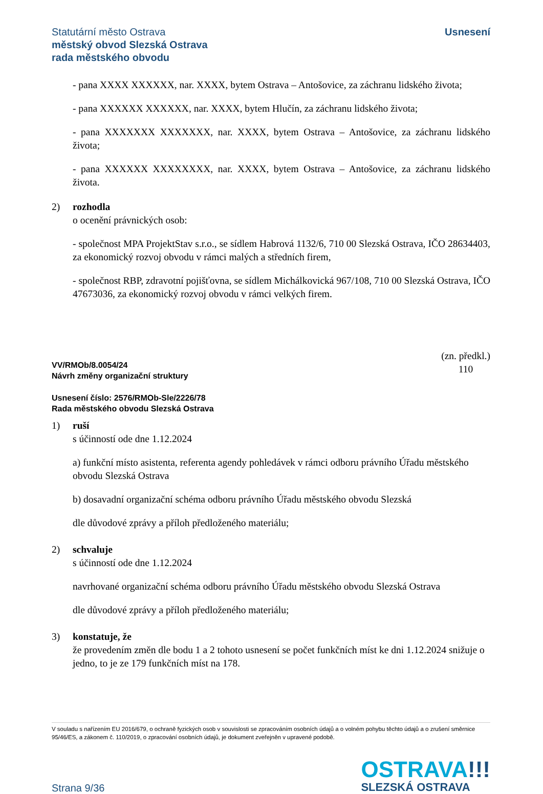Statutární město Ostrava
městský obvod Slezská Ostrava
rada městského obvodu
Usnesení
- pana XXXX XXXXXX, nar. XXXX, bytem Ostrava – Antošovice, za záchranu lidského života;
- pana XXXXXX XXXXXX, nar. XXXX, bytem Hlučín, za záchranu lidského života;
- pana XXXXXXX XXXXXXX, nar. XXXX, bytem Ostrava – Antošovice, za záchranu lidského života;
- pana XXXXXX XXXXXXXX, nar. XXXX, bytem Ostrava – Antošovice, za záchranu lidského života.
2) rozhodla
o ocenění právnických osob:
- společnost MPA ProjektStav s.r.o., se sídlem Habrová 1132/6, 710 00 Slezská Ostrava, IČO 28634403, za ekonomický rozvoj obvodu v rámci malých a středních firem,
- společnost RBP, zdravotní pojišťovna, se sídlem Michálkovická 967/108, 710 00 Slezská Ostrava, IČO 47673036, za ekonomický rozvoj obvodu v rámci velkých firem.
VV/RMOb/8.0054/24
Návrh změny organizační struktury
(zn. předkl.)
110
Usnesení číslo: 2576/RMOb-Sle/2226/78
Rada městského obvodu Slezská Ostrava
1) ruší
s účinností ode dne 1.12.2024
a) funkční místo asistenta, referenta agendy pohledávek v rámci odboru právního Úřadu městského obvodu Slezská Ostrava
b) dosavadní organizační schéma odboru právního Úřadu městského obvodu Slezská
dle důvodové zprávy a příloh předloženého materiálu;
2) schvaluje
s účinností ode dne 1.12.2024
navrhované organizační schéma odboru právního Úřadu městského obvodu Slezská Ostrava
dle důvodové zprávy a příloh předloženého materiálu;
3) konstatuje, že
že provedením změn dle bodu 1 a 2 tohoto usnesení se počet funkčních míst ke dni 1.12.2024 snižuje o jedno, to je ze 179 funkčních míst na 178.
V souladu s nařízením EU 2016/679, o ochraně fyzických osob v souvislosti se zpracováním osobních údajů a o volném pohybu těchto údajů a o zrušení směrnice 95/46/ES, a zákonem č. 110/2019, o zpracování osobních údajů, je dokument zveřejněn v upravené podobě.
Strana 9/36
OSTRAVA!!!
SLEZSKÁ OSTRAVA